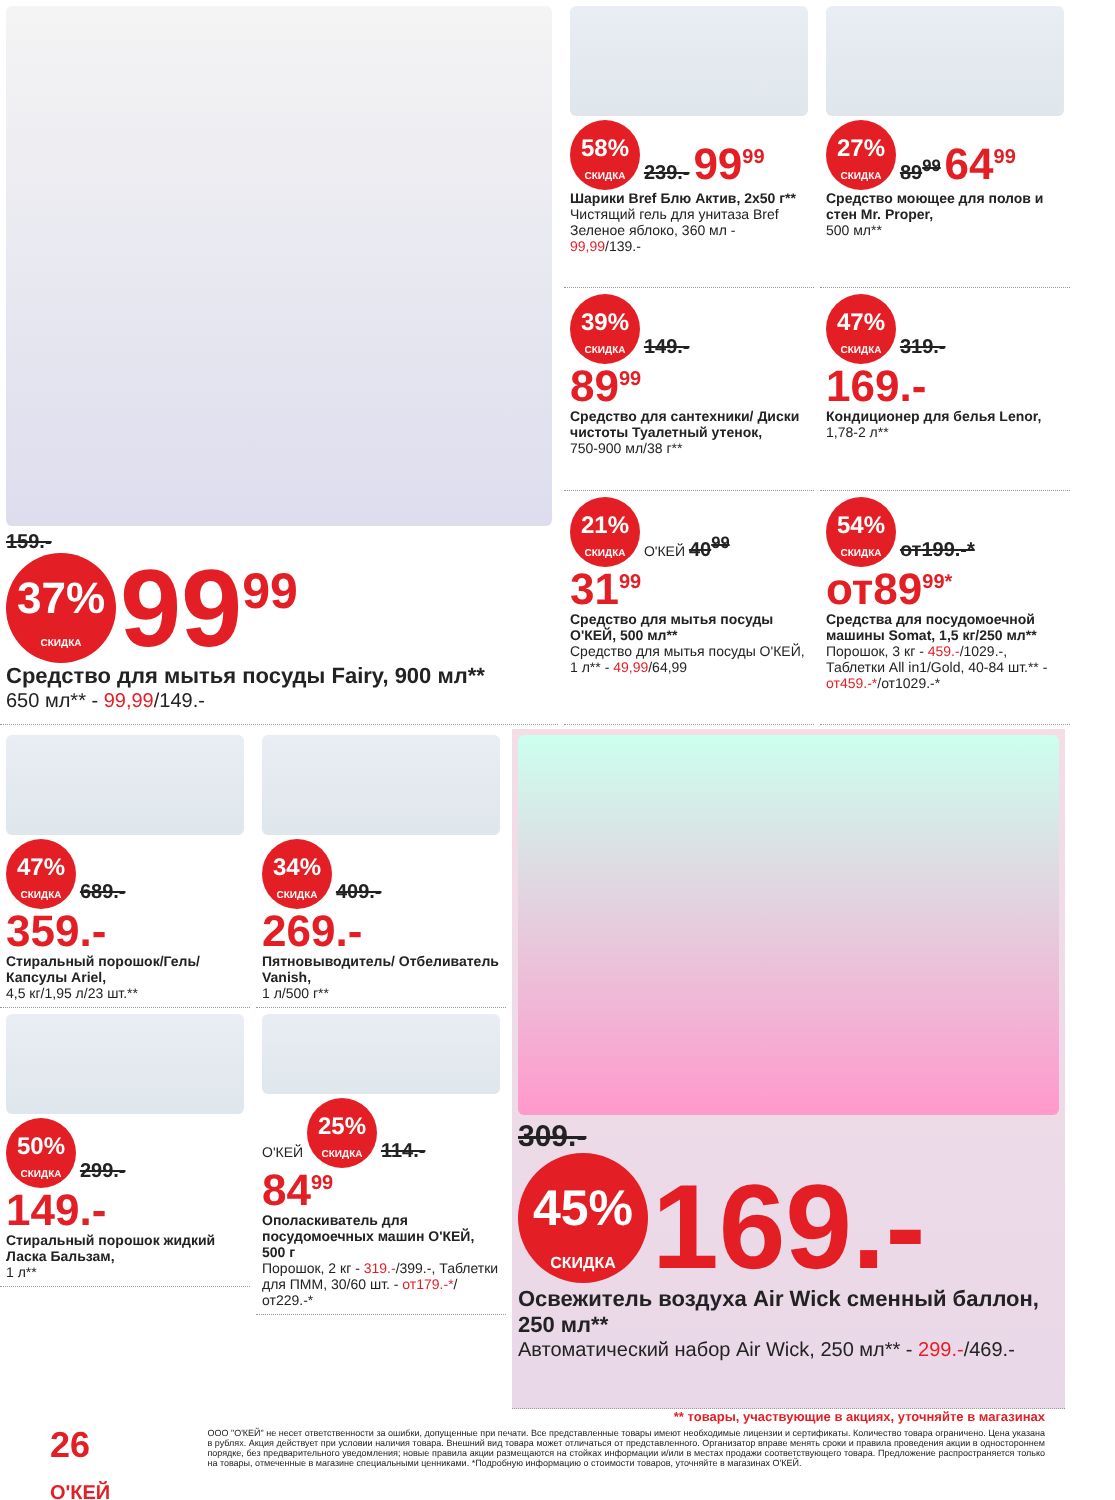159.-
37% СКИДКА 99<sup>99</sup>
Средство для мытья посуды Fairy, 900 мл**
650 мл** - 99,99/149.-
58% СКИДКА 239.- 99<sup>99</sup>
Шарики Bref Блю Актив, 2х50 г**
Чистящий гель для унитаза Bref Зеленое яблоко, 360 мл - 99,99/139.-
27% СКИДКА 89<sup>99</sup> 64<sup>99</sup>
Средство моющее для полов и стен Mr. Proper,
500 мл**
39% СКИДКА 149.-
89<sup>99</sup>
Средство для сантехники/ Диски чистоты Туалетный утенок,
750-900 мл/38 г**
47% СКИДКА 319.-
169.-
Кондиционер для белья Lenor,
1,78-2 л**
21% СКИДКА О'КЕЙ 40<sup>99</sup>
31<sup>99</sup>
Средство для мытья посуды О'КЕЙ, 500 мл**
Средство для мытья посуды О'КЕЙ, 1 л** - 49,99/64,99
54% СКИДКА от199.-*
от89<sup>99*</sup>
Средства для посудомоечной машины Somat, 1,5 кг/250 мл**
Порошок, 3 кг - 459.-/1029.-, Таблетки All in1/Gold, 40-84 шт.** - от459.-*/от1029.-*
47% СКИДКА 689.-
359.-
Стиральный порошок/Гель/ Капсулы Ariel,
4,5 кг/1,95 л/23 шт.**
50% СКИДКА 299.-
149.-
Стиральный порошок жидкий Ласка Бальзам,
1 л**
34% СКИДКА 409.-
269.-
Пятновыводитель/ Отбеливатель Vanish,
1 л/500 г**
О'КЕЙ 25% СКИДКА 114.-
84<sup>99</sup>
Ополаскиватель для посудомоечных машин О'КЕЙ, 500 г
Порошок, 2 кг - 319.-/399.-, Таблетки для ПММ, 30/60 шт. - от179.-*/от229.-*
309.-
45% СКИДКА 169.-
Освежитель воздуха Air Wick сменный баллон, 250 мл**
Автоматический набор Air Wick, 250 мл** - 299.-/469.-
** товары, участвующие в акциях, уточняйте в магазинах
26 О'КЕЙ
ООО "О'КЕЙ" не несет ответственности за ошибки, допущенные при печати. Все представленные товары имеют необходимые лицензии и сертификаты. Количество товара ограничено. Цена указана в рублях. Акция действует при условии наличия товара. Внешний вид товара может отличаться от представленного. Организатор вправе менять сроки и правила проведения акции в одностороннем порядке, без предварительного уведомления; новые правила акции размещаются на стойках информации и/или в местах продажи соответствующего товара. Предложение распространяется только на товары, отмеченные в магазине специальными ценниками. *Подробную информацию о стоимости товаров, уточняйте в магазинах О'КЕЙ.